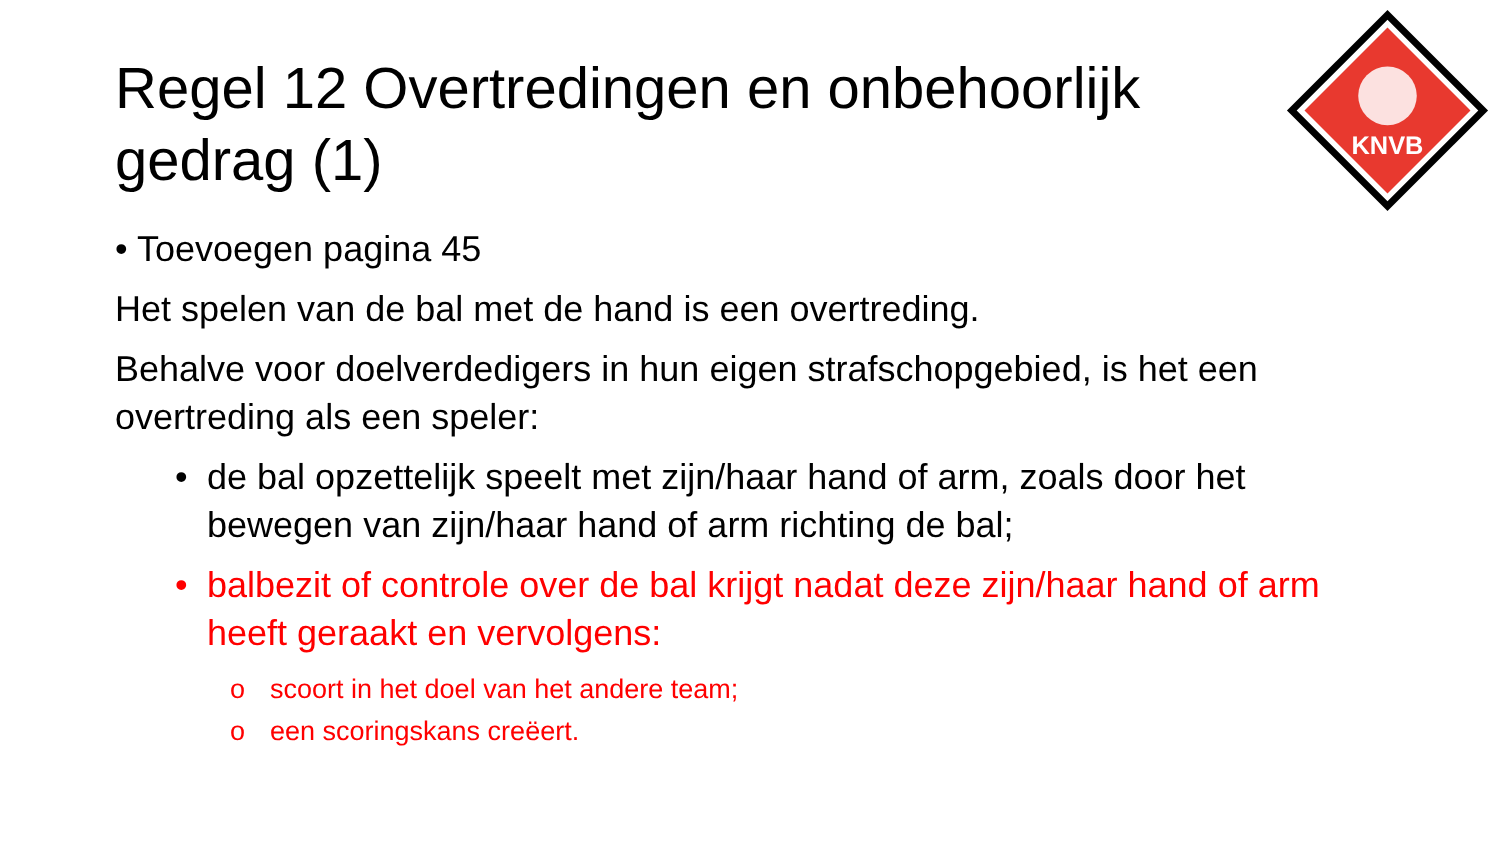KNVB
Regel 12 Overtredingen en onbehoorlijk gedrag (1)
• Toevoegen pagina 45
Het spelen van de bal met de hand is een overtreding.
Behalve voor doelverdedigers in hun eigen strafschopgebied, is het een overtreding als een speler:
• de bal opzettelijk speelt met zijn/haar hand of arm, zoals door het bewegen van zijn/haar hand of arm richting de bal;
• balbezit of controle over de bal krijgt nadat deze zijn/haar hand of arm heeft geraakt en vervolgens:
o scoort in het doel van het andere team;
o een scoringskans creëert.